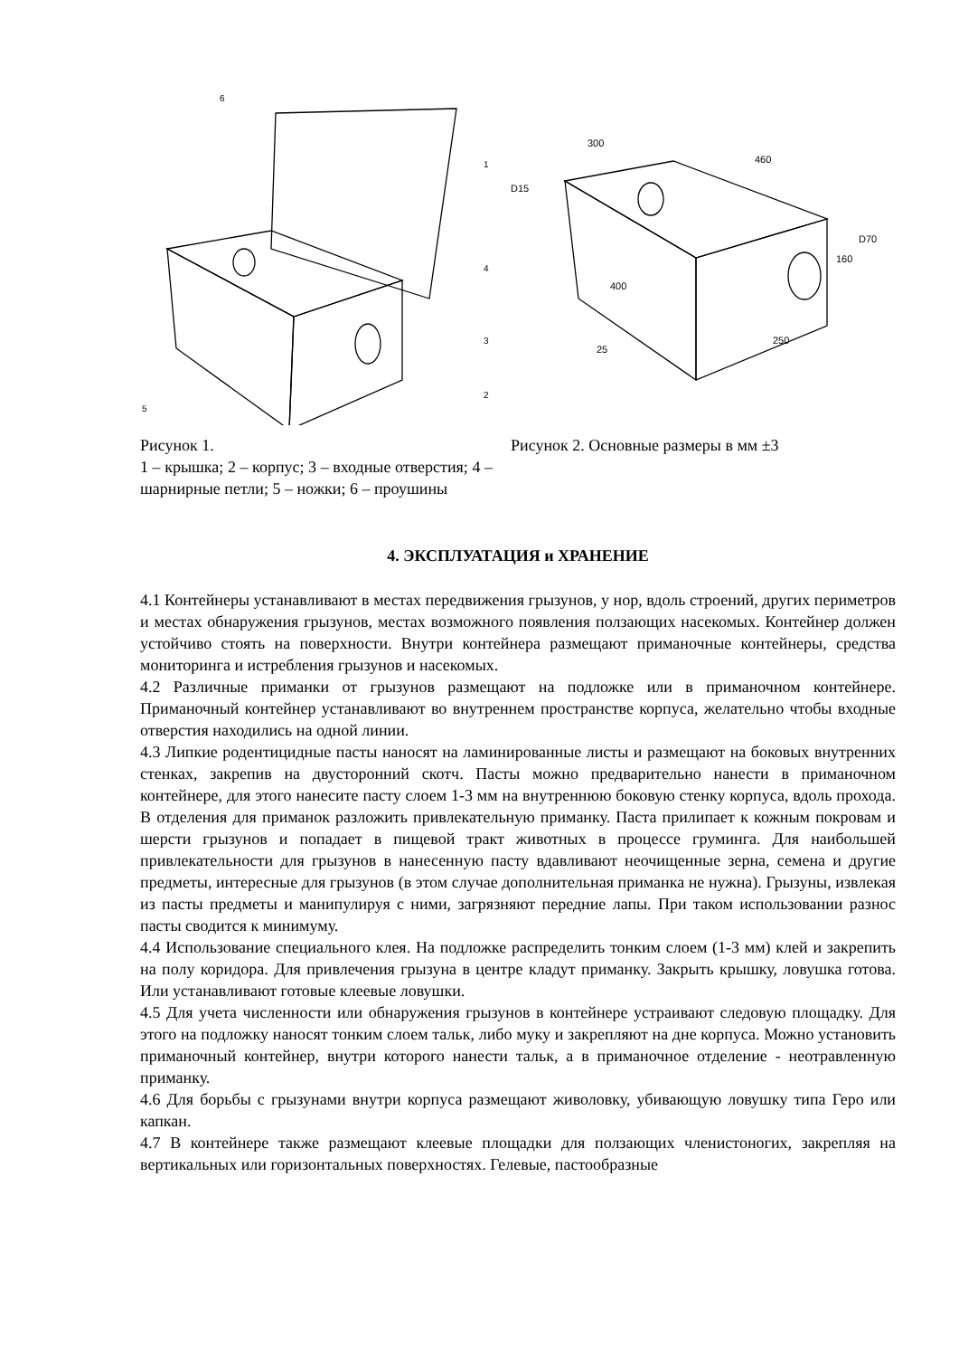6
1
4
3
2
5
Рисунок 1.
1 – крышка; 2 – корпус; 3 – входные отверстия; 4 – шарнирные петли; 5 – ножки; 6 – проушины
300
460
D15
D70
160
400
250
25
Рисунок 2. Основные размеры в мм ±3
4. ЭКСПЛУАТАЦИЯ и ХРАНЕНИЕ
4.1 Контейнеры устанавливают в местах передвижения грызунов, у нор, вдоль строений, других периметров и местах обнаружения грызунов, местах возможного появления ползающих насекомых. Контейнер должен устойчиво стоять на поверхности. Внутри контейнера размещают приманочные контейнеры, средства мониторинга и истребления грызунов и насекомых.
4.2 Различные приманки от грызунов размещают на подложке или в приманочном контейнере. Приманочный контейнер устанавливают во внутреннем пространстве корпуса, желательно чтобы входные отверстия находились на одной линии.
4.3 Липкие родентицидные пасты наносят на ламинированные листы и размещают на боковых внутренних стенках, закрепив на двусторонний скотч. Пасты можно предварительно нанести в приманочном контейнере, для этого нанесите пасту слоем 1-3 мм на внутреннюю боковую стенку корпуса, вдоль прохода. В отделения для приманок разложить привлекательную приманку. Паста прилипает к кожным покровам и шерсти грызунов и попадает в пищевой тракт животных в процессе груминга. Для наибольшей привлекательности для грызунов в нанесенную пасту вдавливают неочищенные зерна, семена и другие предметы, интересные для грызунов (в этом случае дополнительная приманка не нужна). Грызуны, извлекая из пасты предметы и манипулируя с ними, загрязняют передние лапы. При таком использовании разнос пасты сводится к минимуму.
4.4 Использование специального клея. На подложке распределить тонким слоем (1-3 мм) клей и закрепить на полу коридора. Для привлечения грызуна в центре кладут приманку. Закрыть крышку, ловушка готова. Или устанавливают готовые клеевые ловушки.
4.5 Для учета численности или обнаружения грызунов в контейнере устраивают следовую площадку. Для этого на подложку наносят тонким слоем тальк, либо муку и закрепляют на дне корпуса. Можно установить приманочный контейнер, внутри которого нанести тальк, а в приманочное отделение - неотравленную приманку.
4.6 Для борьбы с грызунами внутри корпуса размещают живоловку, убивающую ловушку типа Геро или капкан.
4.7 В контейнере также размещают клеевые площадки для ползающих членистоногих, закрепляя на вертикальных или горизонтальных поверхностях. Гелевые, пастообразные